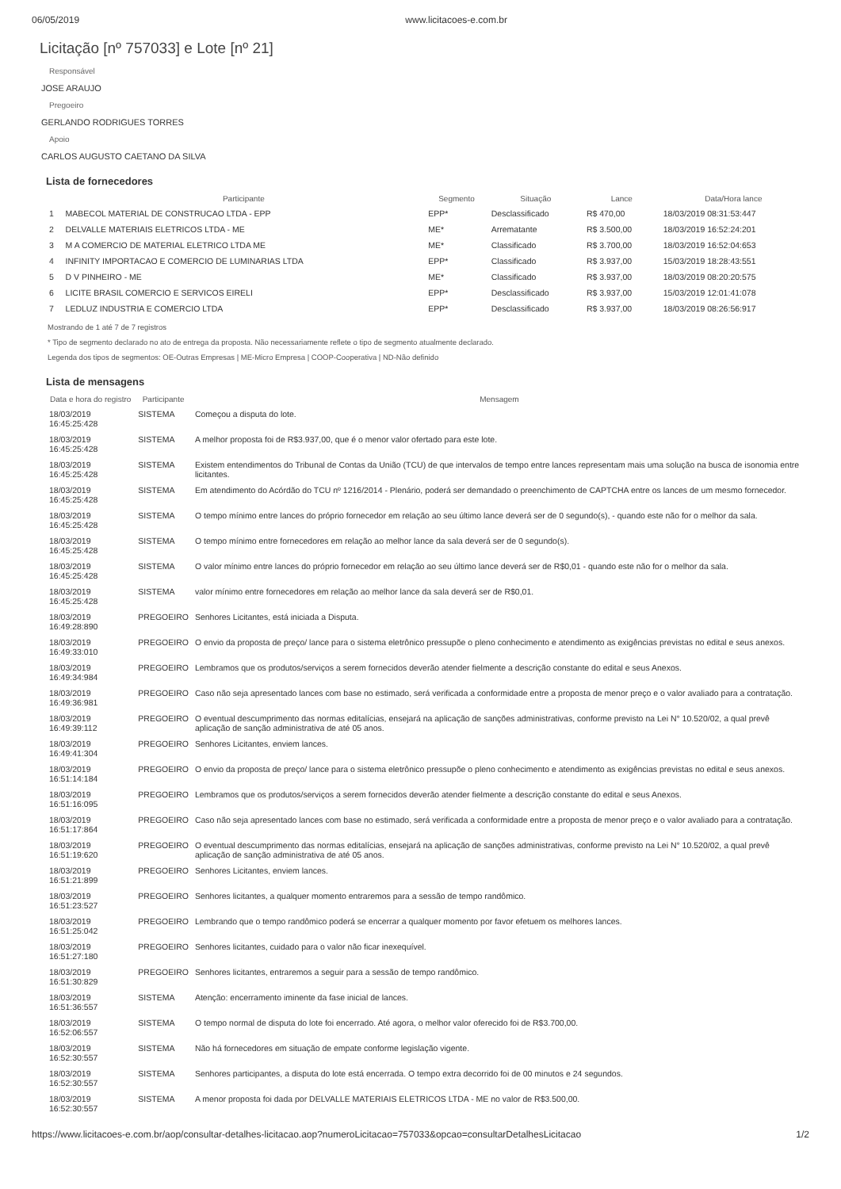06/05/2019 www.licitacoes-e.com.br
Licitação [nº 757033] e Lote [nº 21]
Responsável
JOSE ARAUJO
Pregoeiro
GERLANDO RODRIGUES TORRES
Apoio
CARLOS AUGUSTO CAETANO DA SILVA
Lista de fornecedores
| | Participante | Segmento | Situação | Lance | Data/Hora lance |
| --- | --- | --- | --- | --- | --- |
| 1 | MABECOL MATERIAL DE CONSTRUCAO LTDA - EPP | EPP* | Desclassificado | R$ 470,00 | 18/03/2019 08:31:53:447 |
| 2 | DELVALLE MATERIAIS ELETRICOS LTDA - ME | ME* | Arrematante | R$ 3.500,00 | 18/03/2019 16:52:24:201 |
| 3 | M A COMERCIO DE MATERIAL ELETRICO LTDA ME | ME* | Classificado | R$ 3.700,00 | 18/03/2019 16:52:04:653 |
| 4 | INFINITY IMPORTACAO E COMERCIO DE LUMINARIAS LTDA | EPP* | Classificado | R$ 3.937,00 | 15/03/2019 18:28:43:551 |
| 5 | D V PINHEIRO - ME | ME* | Classificado | R$ 3.937,00 | 18/03/2019 08:20:20:575 |
| 6 | LICITE BRASIL COMERCIO E SERVICOS EIRELI | EPP* | Desclassificado | R$ 3.937,00 | 15/03/2019 12:01:41:078 |
| 7 | LEDLUZ INDUSTRIA E COMERCIO LTDA | EPP* | Desclassificado | R$ 3.937,00 | 18/03/2019 08:26:56:917 |
Mostrando de 1 até 7 de 7 registros
* Tipo de segmento declarado no ato de entrega da proposta. Não necessariamente reflete o tipo de segmento atualmente declarado.
Legenda dos tipos de segmentos: OE-Outras Empresas | ME-Micro Empresa | COOP-Cooperativa | ND-Não definido
Lista de mensagens
| Data e hora do registro | Participante | Mensagem |
| --- | --- | --- |
| 18/03/2019 16:45:25:428 | SISTEMA | Começou a disputa do lote. |
| 18/03/2019 16:45:25:428 | SISTEMA | A melhor proposta foi de R$3.937,00, que é o menor valor ofertado para este lote. |
| 18/03/2019 16:45:25:428 | SISTEMA | Existem entendimentos do Tribunal de Contas da União (TCU) de que intervalos de tempo entre lances representam mais uma solução na busca de isonomia entre licitantes. |
| 18/03/2019 16:45:25:428 | SISTEMA | Em atendimento do Acórdão do TCU nº 1216/2014 - Plenário, poderá ser demandado o preenchimento de CAPTCHA entre os lances de um mesmo fornecedor. |
| 18/03/2019 16:45:25:428 | SISTEMA | O tempo mínimo entre lances do próprio fornecedor em relação ao seu último lance deverá ser de 0 segundo(s), - quando este não for o melhor da sala. |
| 18/03/2019 16:45:25:428 | SISTEMA | O tempo mínimo entre fornecedores em relação ao melhor lance da sala deverá ser de 0 segundo(s). |
| 18/03/2019 16:45:25:428 | SISTEMA | O valor mínimo entre lances do próprio fornecedor em relação ao seu último lance deverá ser de R$0,01 - quando este não for o melhor da sala. |
| 18/03/2019 16:45:25:428 | SISTEMA | valor mínimo entre fornecedores em relação ao melhor lance da sala deverá ser de R$0,01. |
| 18/03/2019 16:49:28:890 | PREGOEIRO | Senhores Licitantes, está iniciada a Disputa. |
| 18/03/2019 16:49:33:010 | PREGOEIRO | O envio da proposta de preço/ lance para o sistema eletrônico pressupõe o pleno conhecimento e atendimento as exigências previstas no edital e seus anexos. |
| 18/03/2019 16:49:34:984 | PREGOEIRO | Lembramos que os produtos/serviços a serem fornecidos deverão atender fielmente a descrição constante do edital e seus Anexos. |
| 18/03/2019 16:49:36:981 | PREGOEIRO | Caso não seja apresentado lances com base no estimado, será verificada a conformidade entre a proposta de menor preço e o valor avaliado para a contratação. |
| 18/03/2019 16:49:39:112 | PREGOEIRO | O eventual descumprimento das normas editalícias, ensejará na aplicação de sanções administrativas, conforme previsto na Lei N° 10.520/02, a qual prevê aplicação de sanção administrativa de até 05 anos. |
| 18/03/2019 16:49:41:304 | PREGOEIRO | Senhores Licitantes, enviem lances. |
| 18/03/2019 16:51:14:184 | PREGOEIRO | O envio da proposta de preço/ lance para o sistema eletrônico pressupõe o pleno conhecimento e atendimento as exigências previstas no edital e seus anexos. |
| 18/03/2019 16:51:16:095 | PREGOEIRO | Lembramos que os produtos/serviços a serem fornecidos deverão atender fielmente a descrição constante do edital e seus Anexos. |
| 18/03/2019 16:51:17:864 | PREGOEIRO | Caso não seja apresentado lances com base no estimado, será verificada a conformidade entre a proposta de menor preço e o valor avaliado para a contratação. |
| 18/03/2019 16:51:19:620 | PREGOEIRO | O eventual descumprimento das normas editalícias, ensejará na aplicação de sanções administrativas, conforme previsto na Lei N° 10.520/02, a qual prevê aplicação de sanção administrativa de até 05 anos. |
| 18/03/2019 16:51:21:899 | PREGOEIRO | Senhores Licitantes, enviem lances. |
| 18/03/2019 16:51:23:527 | PREGOEIRO | Senhores licitantes, a qualquer momento entraremos para a sessão de tempo randômico. |
| 18/03/2019 16:51:25:042 | PREGOEIRO | Lembrando que o tempo randômico poderá se encerrar a qualquer momento por favor efetuem os melhores lances. |
| 18/03/2019 16:51:27:180 | PREGOEIRO | Senhores licitantes, cuidado para o valor não ficar inexequível. |
| 18/03/2019 16:51:30:829 | PREGOEIRO | Senhores licitantes, entraremos a seguir para a sessão de tempo randômico. |
| 18/03/2019 16:51:36:557 | SISTEMA | Atenção: encerramento iminente da fase inicial de lances. |
| 18/03/2019 16:52:06:557 | SISTEMA | O tempo normal de disputa do lote foi encerrado. Até agora, o melhor valor oferecido foi de R$3.700,00. |
| 18/03/2019 16:52:30:557 | SISTEMA | Não há fornecedores em situação de empate conforme legislação vigente. |
| 18/03/2019 16:52:30:557 | SISTEMA | Senhores participantes, a disputa do lote está encerrada. O tempo extra decorrido foi de 00 minutos e 24 segundos. |
| 18/03/2019 16:52:30:557 | SISTEMA | A menor proposta foi dada por DELVALLE MATERIAIS ELETRICOS LTDA - ME no valor de R$3.500,00. |
https://www.licitacoes-e.com.br/aop/consultar-detalhes-licitacao.aop?numeroLicitacao=757033&opcao=consultarDetalhesLicitacao 1/2